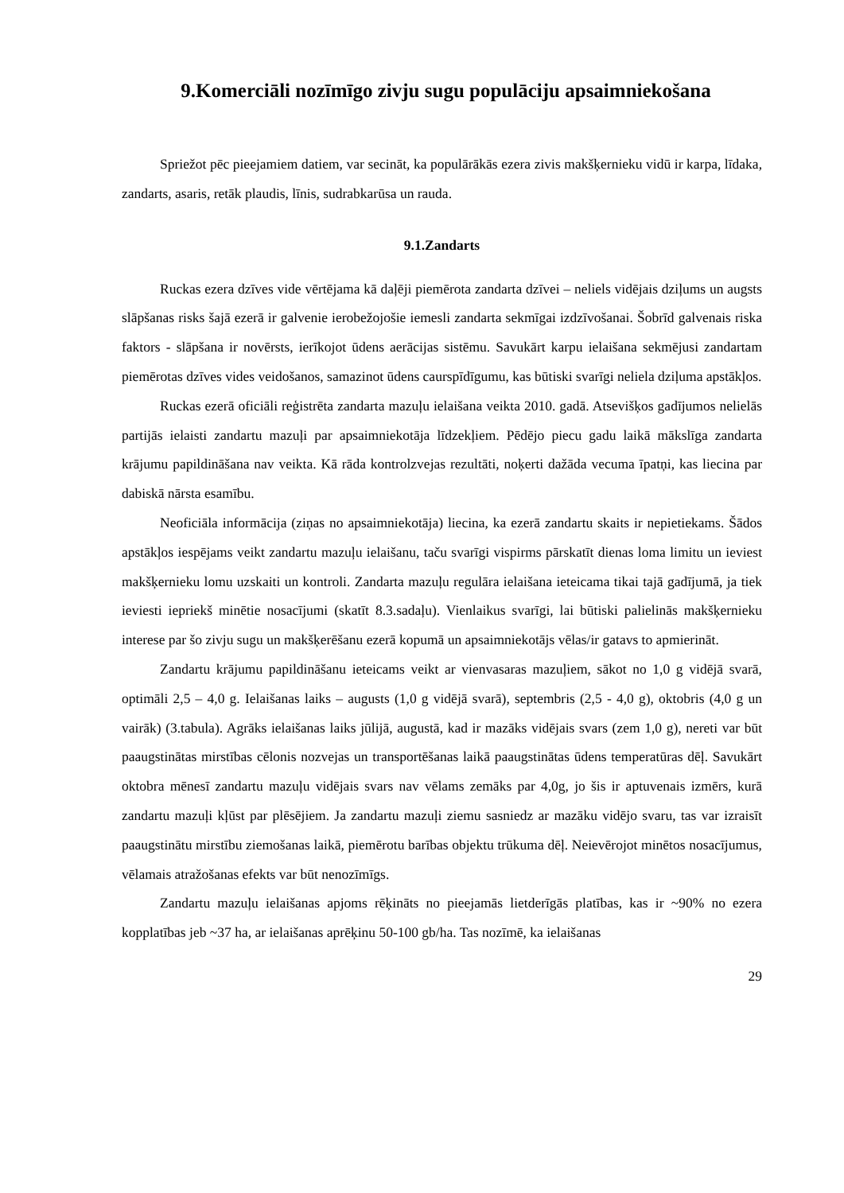9.Komerciāli nozīmīgo zivju sugu populāciju apsaimniekošana
Spriežot pēc pieejamiem datiem, var secināt, ka populārākās ezera zivis makšķernieku vidū ir karpa, līdaka, zandarts, asaris, retāk plaudis, līnis, sudrabkarūsa un rauda.
9.1.Zandarts
Ruckas ezera dzīves vide vērtējama kā daļēji piemērota zandarta dzīvei – neliels vidējais dziļums un augsts slāpšanas risks šajā ezerā ir galvenie ierobežojošie iemesli zandarta sekmīgai izdzīvošanai. Šobrīd galvenais riska faktors - slāpšana ir novērsts, ierīkojot ūdens aerācijas sistēmu. Savukārt karpu ielaišana sekmējusi zandartam piemērotas dzīves vides veidošanos, samazinot ūdens caurspīdīgumu, kas būtiski svarīgi neliela dziļuma apstākļos.
Ruckas ezerā oficiāli reģistrēta zandarta mazuļu ielaišana veikta 2010. gadā. Atsevišķos gadījumos nelielās partijās ielaisti zandartu mazuļi par apsaimniekotāja līdzekļiem. Pēdējo piecu gadu laikā mākslīga zandarta krājumu papildināšana nav veikta. Kā rāda kontrolzvejas rezultāti, noķerti dažāda vecuma īpatņi, kas liecina par dabiskā nārsta esamību.
Neoficiāla informācija (ziņas no apsaimniekotāja) liecina, ka ezerā zandartu skaits ir nepietiekams. Šādos apstākļos iespējams veikt zandartu mazuļu ielaišanu, taču svarīgi vispirms pārskatīt dienas loma limitu un ieviest makšķernieku lomu uzskaiti un kontroli. Zandarta mazuļu regulāra ielaišana ieteicama tikai tajā gadījumā, ja tiek ieviesti iepriekš minētie nosacījumi (skatīt 8.3.sadaļu). Vienlaikus svarīgi, lai būtiski palielinās makšķernieku interese par šo zivju sugu un makšķerēšanu ezerā kopumā un apsaimniekotājs vēlas/ir gatavs to apmierināt.
Zandartu krājumu papildināšanu ieteicams veikt ar vienvasaras mazuļiem, sākot no 1,0 g vidējā svarā, optimāli 2,5 – 4,0 g. Ielaišanas laiks – augusts (1,0 g vidējā svarā), septembris (2,5 - 4,0 g), oktobris (4,0 g un vairāk) (3.tabula). Agrāks ielaišanas laiks jūlijā, augustā, kad ir mazāks vidējais svars (zem 1,0 g), nereti var būt paaugstinātas mirstības cēlonis nozvejas un transportēšanas laikā paaugstinātas ūdens temperatūras dēļ. Savukārt oktobra mēnesī zandartu mazuļu vidējais svars nav vēlams zemāks par 4,0g, jo šis ir aptuvenais izmērs, kurā zandartu mazuļi kļūst par plēsējiem. Ja zandartu mazuļi ziemu sasniedz ar mazāku vidējo svaru, tas var izraisīt paaugstinātu mirstību ziemošanas laikā, piemērotu barības objektu trūkuma dēļ. Neievērojot minētos nosacījumus, vēlamais atražošanas efekts var būt nenozīmīgs.
Zandartu mazuļu ielaišanas apjoms rēķināts no pieejamās lietderīgās platības, kas ir ~90% no ezera kopplatības jeb ~37 ha, ar ielaišanas aprēķinu 50-100 gb/ha. Tas nozīmē, ka ielaišanas
29